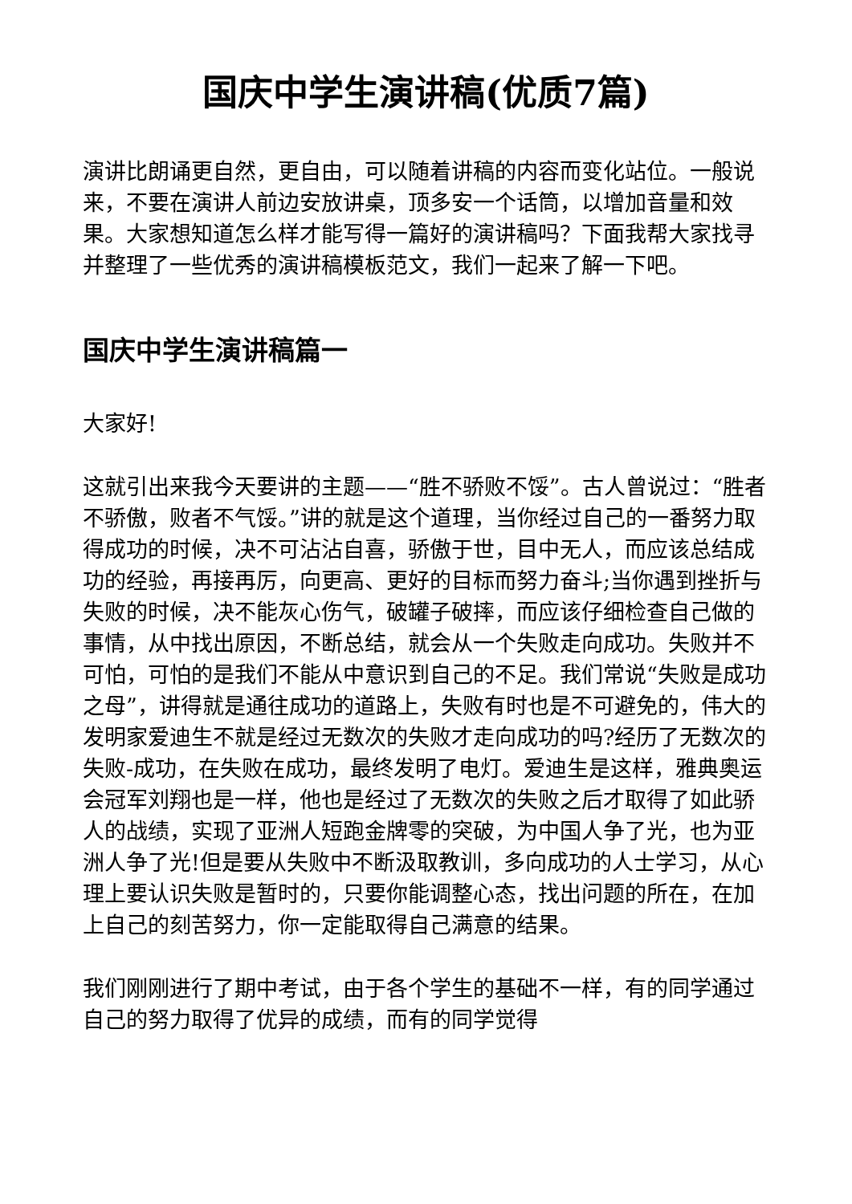国庆中学生演讲稿(优质7篇)
演讲比朗诵更自然，更自由，可以随着讲稿的内容而变化站位。一般说来，不要在演讲人前边安放讲桌，顶多安一个话筒，以增加音量和效果。大家想知道怎么样才能写得一篇好的演讲稿吗？下面我帮大家找寻并整理了一些优秀的演讲稿模板范文，我们一起来了解一下吧。
国庆中学生演讲稿篇一
大家好!
这就引出来我今天要讲的主题——“胜不骄败不馁”。古人曾说过：“胜者不骄傲，败者不气馁。”讲的就是这个道理，当你经过自己的一番努力取得成功的时候，决不可沾沾自喜，骄傲于世，目中无人，而应该总结成功的经验，再接再厉，向更高、更好的目标而努力奋斗;当你遇到挫折与失败的时候，决不能灰心伤气，破罐子破摔，而应该仔细检查自己做的事情，从中找出原因，不断总结，就会从一个失败走向成功。失败并不可怕，可怕的是我们不能从中意识到自己的不足。我们常说“失败是成功之母”，讲得就是通往成功的道路上，失败有时也是不可避免的，伟大的发明家爱迪生不就是经过无数次的失败才走向成功的吗?经历了无数次的失败-成功，在失败在成功，最终发明了电灯。爱迪生是这样，雅典奥运会冠军刘翔也是一样，他也是经过了无数次的失败之后才取得了如此骄人的战绩，实现了亚洲人短跑金牌零的突破，为中国人争了光，也为亚洲人争了光!但是要从失败中不断汲取教训，多向成功的人士学习，从心理上要认识失败是暂时的，只要你能调整心态，找出问题的所在，在加上自己的刻苦努力，你一定能取得自己满意的结果。
我们刚刚进行了期中考试，由于各个学生的基础不一样，有的同学通过自己的努力取得了优异的成绩，而有的同学觉得